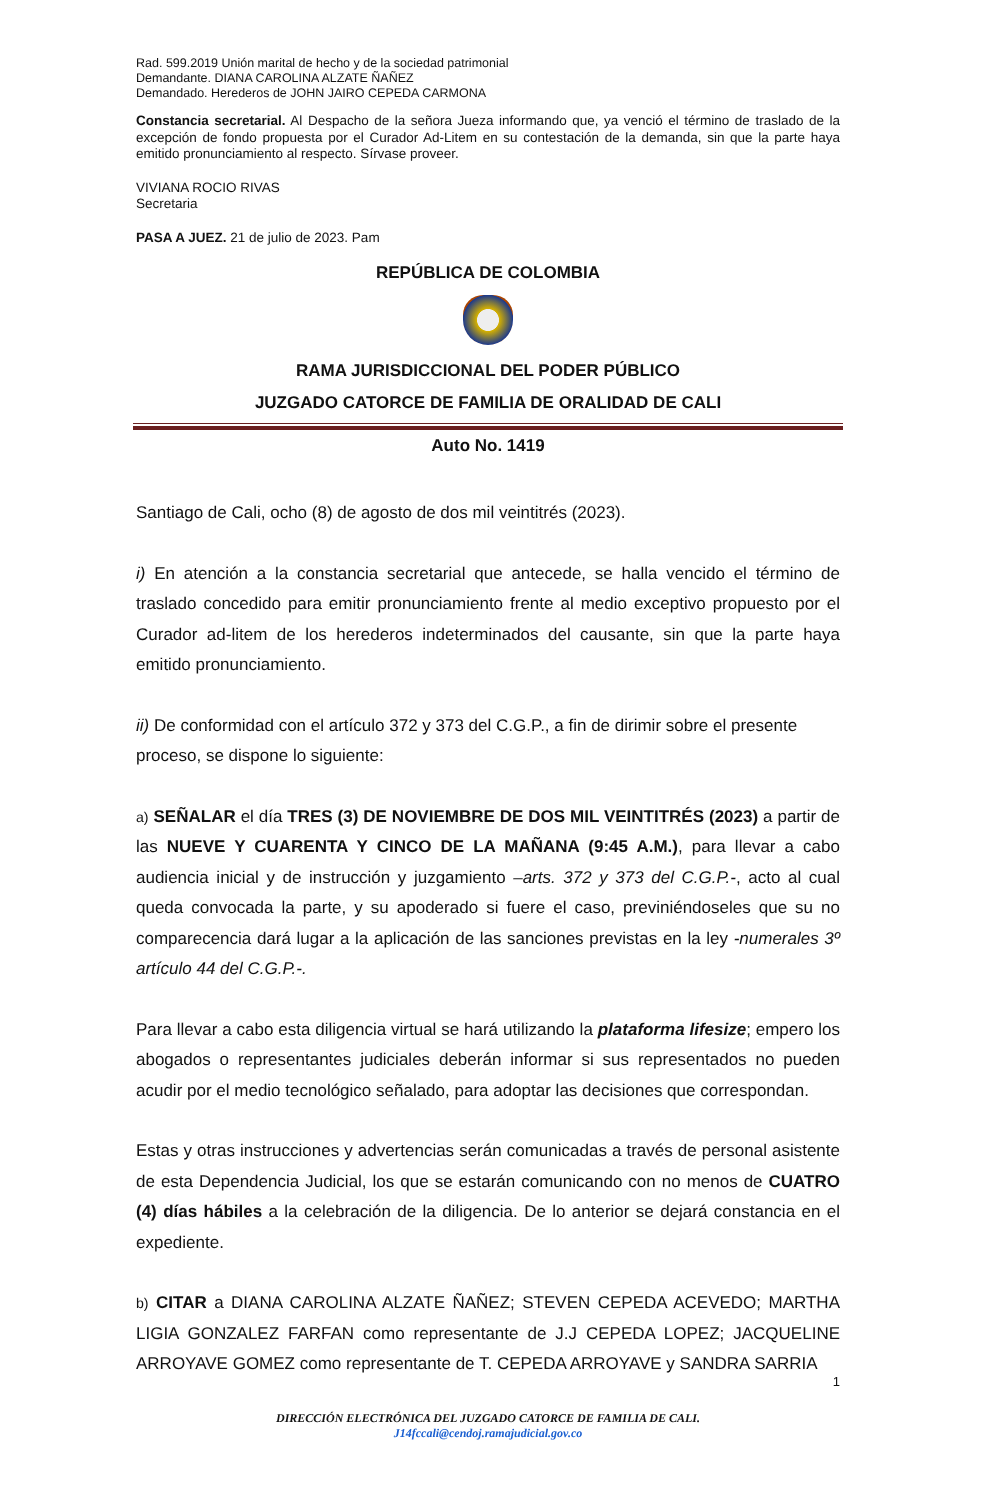Rad. 599.2019 Unión marital de hecho y de la sociedad patrimonial
Demandante. DIANA CAROLINA ALZATE ÑAÑEZ
Demandado. Herederos de JOHN JAIRO CEPEDA CARMONA
Constancia secretarial. Al Despacho de la señora Jueza informando que, ya venció el término de traslado de la excepción de fondo propuesta por el Curador Ad-Litem en su contestación de la demanda, sin que la parte haya emitido pronunciamiento al respecto. Sírvase proveer.
VIVIANA ROCIO RIVAS
Secretaria
PASA A JUEZ. 21 de julio de 2023. Pam
REPÚBLICA DE COLOMBIA
RAMA JURISDICCIONAL DEL PODER PÚBLICO
JUZGADO CATORCE DE FAMILIA DE ORALIDAD DE CALI
Auto No. 1419
Santiago de Cali, ocho (8) de agosto de dos mil veintitrés (2023).
i) En atención a la constancia secretarial que antecede, se halla vencido el término de traslado concedido para emitir pronunciamiento frente al medio exceptivo propuesto por el Curador ad-litem de los herederos indeterminados del causante, sin que la parte haya emitido pronunciamiento.
ii) De conformidad con el artículo 372 y 373 del C.G.P., a fin de dirimir sobre el presente proceso, se dispone lo siguiente:
a) SEÑALAR el día TRES (3) DE NOVIEMBRE DE DOS MIL VEINTITRÉS (2023) a partir de las NUEVE Y CUARENTA Y CINCO DE LA MAÑANA (9:45 A.M.), para llevar a cabo audiencia inicial y de instrucción y juzgamiento –arts. 372 y 373 del C.G.P.-, acto al cual queda convocada la parte, y su apoderado si fuere el caso, previniéndoseles que su no comparecencia dará lugar a la aplicación de las sanciones previstas en la ley -numerales 3º artículo 44 del C.G.P.-.
Para llevar a cabo esta diligencia virtual se hará utilizando la plataforma lifesize; empero los abogados o representantes judiciales deberán informar si sus representados no pueden acudir por el medio tecnológico señalado, para adoptar las decisiones que correspondan.
Estas y otras instrucciones y advertencias serán comunicadas a través de personal asistente de esta Dependencia Judicial, los que se estarán comunicando con no menos de CUATRO (4) días hábiles a la celebración de la diligencia. De lo anterior se dejará constancia en el expediente.
b) CITAR a DIANA CAROLINA ALZATE ÑAÑEZ; STEVEN CEPEDA ACEVEDO; MARTHA LIGIA GONZALEZ FARFAN como representante de J.J CEPEDA LOPEZ; JACQUELINE ARROYAVE GOMEZ como representante de T. CEPEDA ARROYAVE y SANDRA SARRIA
1
DIRECCIÓN ELECTRÓNICA DEL JUZGADO CATORCE DE FAMILIA DE CALI.
J14fccali@cendoj.ramajudicial.gov.co